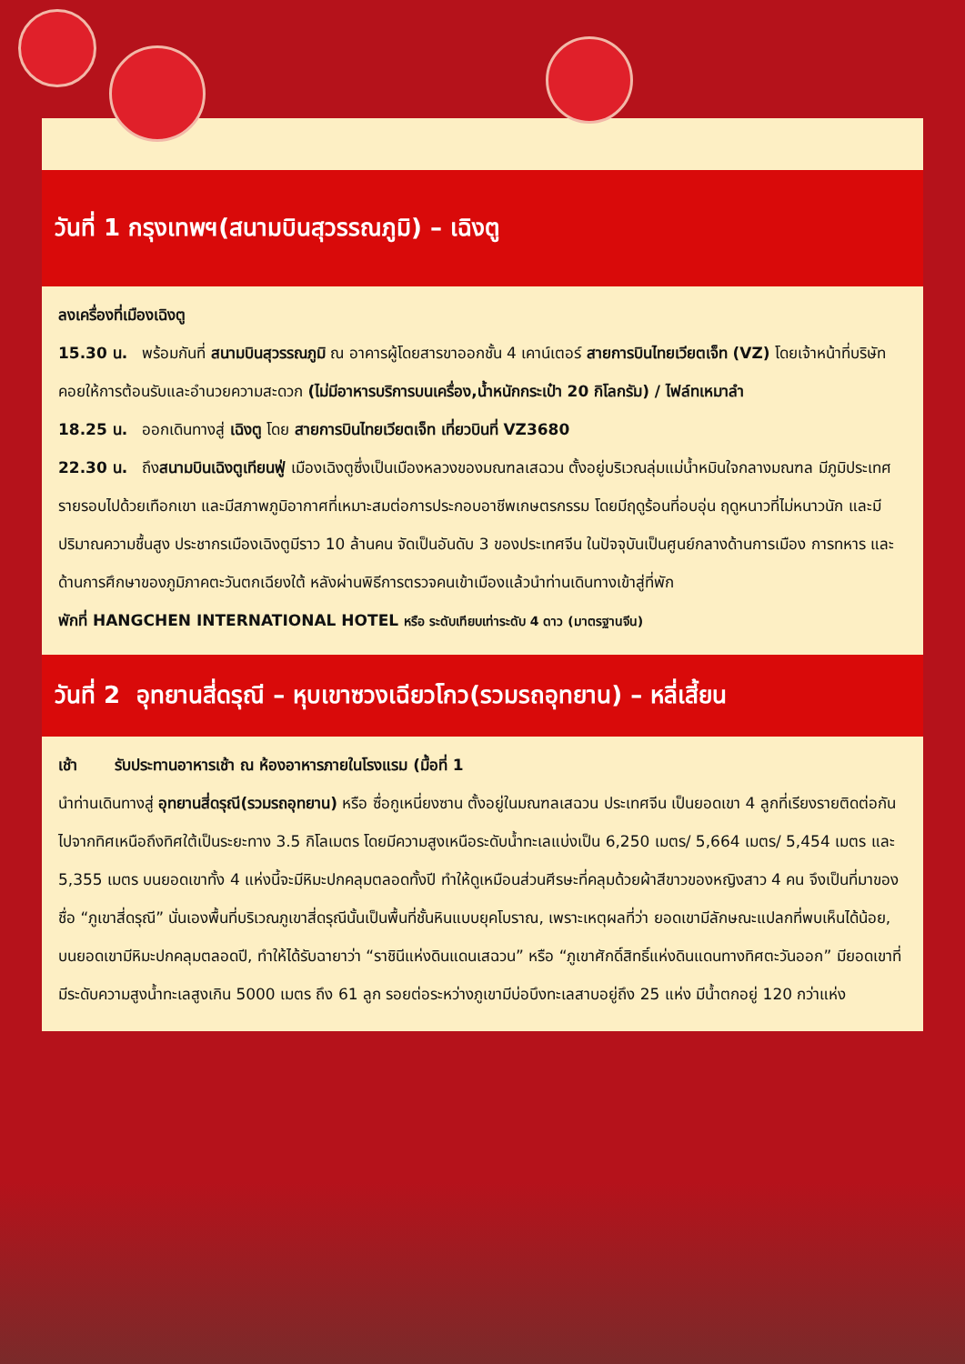วันที่ 1 กรุงเทพฯ(สนามบินสุวรรณภูมิ) – เฉิงตู
ลงเครื่องที่เมืองเฉิงตู
15.30 น. พร้อมกันที่ สนามบินสุวรรณภูมิ ณ อาคารผู้โดยสารขาออกชั้น 4 เคาน์เตอร์ สายการบินไทยเวียตเจ็ท (VZ) โดยเจ้าหน้าที่บริษัทคอยให้การต้อนรับและอำนวยความสะดวก (ไม่มีอาหารบริการบนเครื่อง,น้ำหนักกระเป๋า 20 กิโลกรัม) / ไฟล์ทเหมาลำ
18.25 น. ออกเดินทางสู่ เฉิงตู โดย สายการบินไทยเวียตเจ็ท เที่ยวบินที่ VZ3680
22.30 น. ถึงสนามบินเฉิงตูเทียนฟู่ เมืองเฉิงตูซึ่งเป็นเมืองหลวงของมณฑลเสฉวน ตั้งอยู่บริเวณลุ่มแม่น้ำหมินใจกลางมณฑล มีภูมิประเทศรายรอบไปด้วยเทือกเขา และมีสภาพภูมิอากาศที่เหมาะสมต่อการประกอบอาชีพเกษตรกรรม โดยมีฤดูร้อนที่อบอุ่น ฤดูหนาวที่ไม่หนาวนัก และมีปริมาณความชื้นสูง ประชากรเมืองเฉิงตูมีราว 10 ล้านคน จัดเป็นอันดับ 3 ของประเทศจีน ในปัจจุบันเป็นศูนย์กลางด้านการเมือง การทหาร และด้านการศึกษาของภูมิภาคตะวันตกเฉียงใต้ หลังผ่านพิธีการตรวจคนเข้าเมืองแล้วนำท่านเดินทางเข้าสู่ที่พัก
พักที่ HANGCHEN INTERNATIONAL HOTEL หรือ ระดับเทียบเท่าระดับ 4 ดาว (มาตรฐานจีน)
วันที่ 2 อุทยานสี่ดรุณี – หุบเขาซวงเฉียวโกว(รวมรถอุทยาน) – หลี่เสี้ยน
เช้า รับประทานอาหารเช้า ณ ห้องอาหารภายในโรงแรม (มื้อที่ 1
นำท่านเดินทางสู่ อุทยานสี่ดรุณี(รวมรถอุทยาน) หรือ ซื่อกูเหนี่ยงซาน ตั้งอยู่ในมณฑลเสฉวน ประเทศจีน เป็นยอดเขา 4 ลูกที่เรียงรายติดต่อกันไปจากทิศเหนือถึงทิศใต้เป็นระยะทาง 3.5 กิโลเมตร โดยมีความสูงเหนือระดับน้ำทะเลแบ่งเป็น 6,250 เมตร/ 5,664 เมตร/ 5,454 เมตร และ 5,355 เมตร บนยอดเขาทั้ง 4 แห่งนี้จะมีหิมะปกคลุมตลอดทั้งปี ทำให้ดูเหมือนส่วนศีรษะที่คลุมด้วยผ้าสีขาวของหญิงสาว 4 คน จึงเป็นที่มาของชื่อ “ภูเขาสี่ดรุณี” นั่นเองพื้นที่บริเวณภูเขาสี่ดรุณีนั้นเป็นพื้นที่ชั้นหินแบบยุคโบราณ, เพราะเหตุผลที่ว่า ยอดเขามีลักษณะแปลกที่พบเห็นได้น้อย, บนยอดเขามีหิมะปกคลุมตลอดปี, ทำให้ได้รับฉายาว่า “ราชินีแห่งดินแดนเสฉวน” หรือ “ภูเขาศักดิ์สิทธิ์แห่งดินแดนทางทิศตะวันออก” มียอดเขาที่มีระดับความสูงน้ำทะเลสูงเกิน 5000 เมตร ถึง 61 ลูก รอยต่อระหว่างภูเขามีบ่อบึงทะเลสาบอยู่ถึง 25 แห่ง มีน้ำตกอยู่ 120 กว่าแห่ง